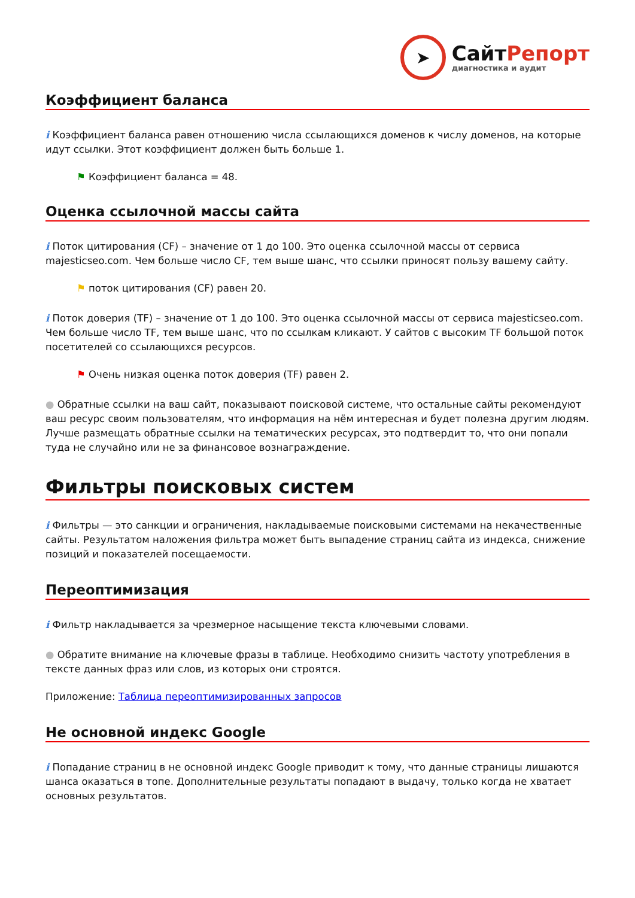➤
СайтРепорт
диагностика и аудит
Коэффициент баланса
i Коэффициент баланса равен отношению числа ссылающихся доменов к числу доменов, на которые идут ссылки. Этот коэффициент должен быть больше 1.
⚑ Коэффициент баланса = 48.
Оценка ссылочной массы сайта
i Поток цитирования (CF) – значение от 1 до 100. Это оценка ссылочной массы от сервиса majesticseo.com. Чем больше число CF, тем выше шанс, что ссылки приносят пользу вашему сайту.
⚑ поток цитирования (CF) равен 20.
i Поток доверия (TF) – значение от 1 до 100. Это оценка ссылочной массы от сервиса majesticseo.com. Чем больше число TF, тем выше шанс, что по ссылкам кликают. У сайтов с высоким TF большой поток посетителей со ссылающихся ресурсов.
⚑ Очень низкая оценка поток доверия (TF) равен 2.
● Обратные ссылки на ваш сайт, показывают поисковой системе, что остальные сайты рекомендуют ваш ресурс своим пользователям, что информация на нём интересная и будет полезна другим людям.
Лучше размещать обратные ссылки на тематических ресурсах, это подтвердит то, что они попали туда не случайно или не за финансовое вознаграждение.
Фильтры поисковых систем
i Фильтры — это санкции и ограничения, накладываемые поисковыми системами на некачественные сайты. Результатом наложения фильтра может быть выпадение страниц сайта из индекса, снижение позиций и показателей посещаемости.
Переоптимизация
i Фильтр накладывается за чрезмерное насыщение текста ключевыми словами.
● Обратите внимание на ключевые фразы в таблице. Необходимо снизить частоту употребления в тексте данных фраз или слов, из которых они строятся.
Приложение: Таблица переоптимизированных запросов
Не основной индекс Google
i Попадание страниц в не основной индекс Google приводит к тому, что данные страницы лишаются шанса оказаться в топе. Дополнительные результаты попадают в выдачу, только когда не хватает основных результатов.